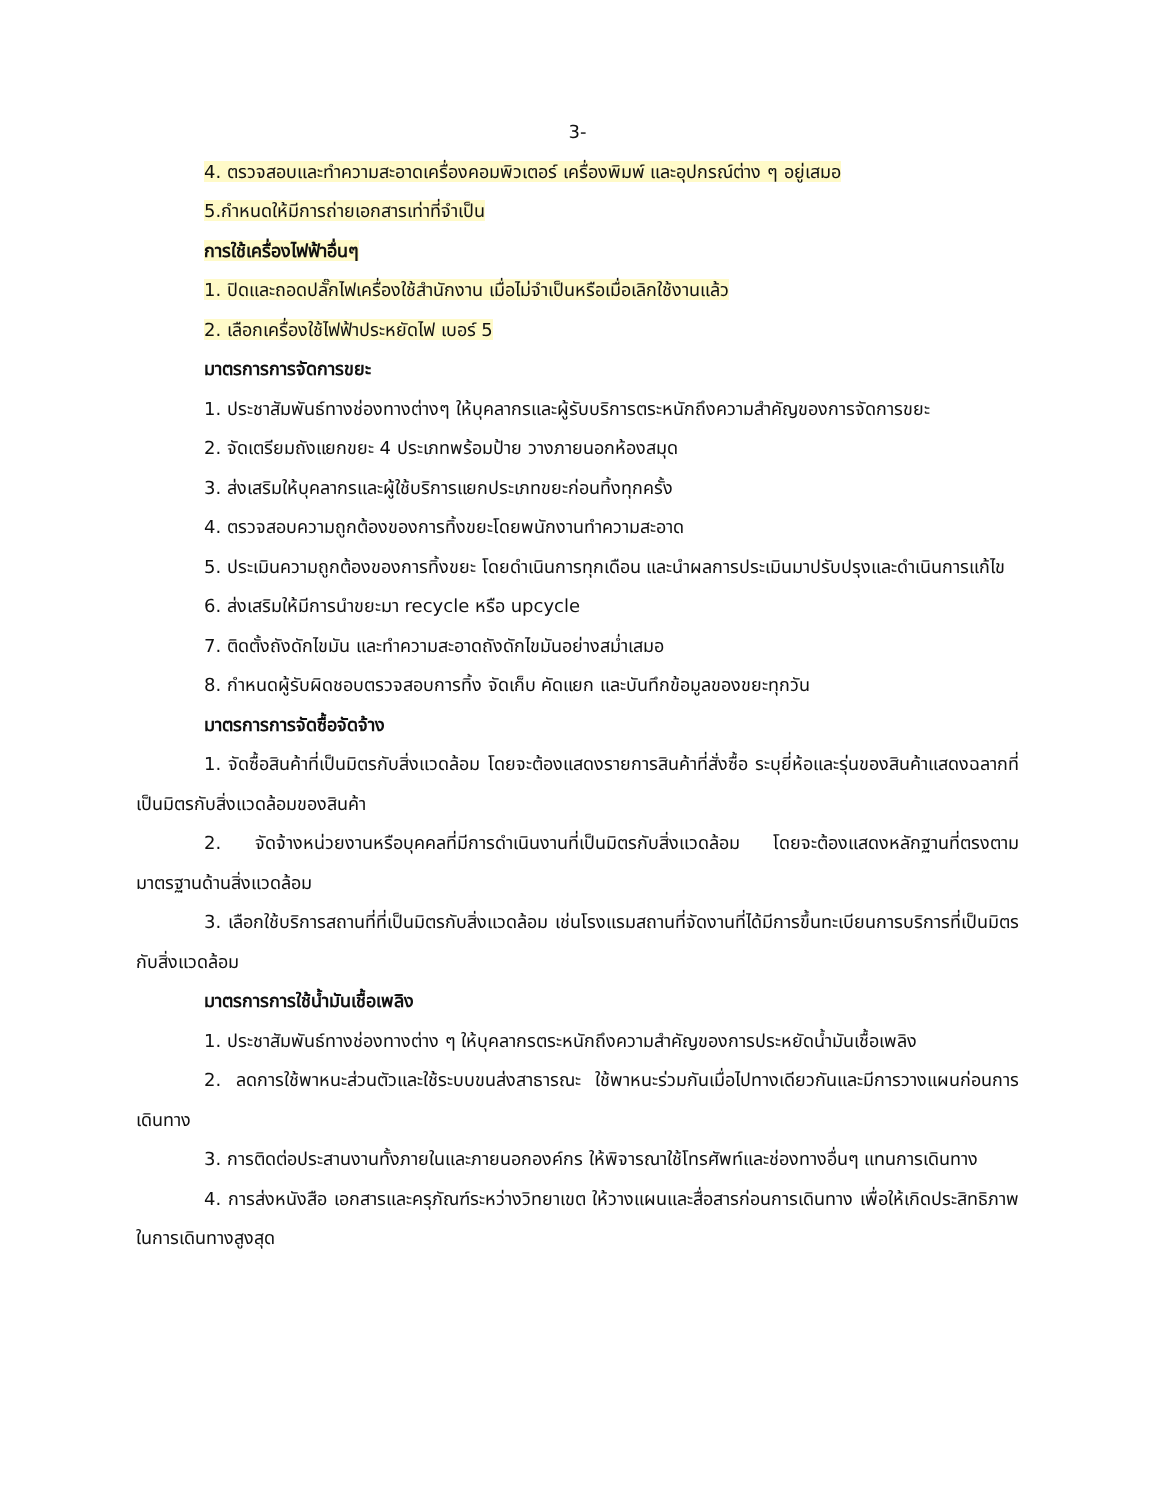3-
4. ตรวจสอบและทำความสะอาดเครื่องคอมพิวเตอร์ เครื่องพิมพ์ และอุปกรณ์ต่าง ๆ อยู่เสมอ
5.กำหนดให้มีการถ่ายเอกสารเท่าที่จำเป็น
การใช้เครื่องไฟฟ้าอื่นๆ
1. ปิดและถอดปลั๊กไฟเครื่องใช้สำนักงาน เมื่อไม่จำเป็นหรือเมื่อเลิกใช้งานแล้ว
2. เลือกเครื่องใช้ไฟฟ้าประหยัดไฟ เบอร์ 5
มาตรการการจัดการขยะ
1. ประชาสัมพันธ์ทางช่องทางต่างๆ ให้บุคลากรและผู้รับบริการตระหนักถึงความสำคัญของการจัดการขยะ
2. จัดเตรียมถังแยกขยะ 4 ประเภทพร้อมป้าย วางภายนอกห้องสมุด
3. ส่งเสริมให้บุคลากรและผู้ใช้บริการแยกประเภทขยะก่อนทิ้งทุกครั้ง
4. ตรวจสอบความถูกต้องของการทิ้งขยะโดยพนักงานทำความสะอาด
5. ประเมินความถูกต้องของการทิ้งขยะ โดยดำเนินการทุกเดือน และนำผลการประเมินมาปรับปรุงและดำเนินการแก้ไข
6. ส่งเสริมให้มีการนำขยะมา recycle หรือ upcycle
7. ติดตั้งถังดักไขมัน และทำความสะอาดถังดักไขมันอย่างสม่ำเสมอ
8. กำหนดผู้รับผิดชอบตรวจสอบการทิ้ง จัดเก็บ คัดแยก และบันทึกข้อมูลของขยะทุกวัน
มาตรการการจัดซื้อจัดจ้าง
1. จัดซื้อสินค้าที่เป็นมิตรกับสิ่งแวดล้อม โดยจะต้องแสดงรายการสินค้าที่สั่งซื้อ ระบุยี่ห้อและรุ่นของสินค้าแสดงฉลากที่เป็นมิตรกับสิ่งแวดล้อมของสินค้า
2. จัดจ้างหน่วยงานหรือบุคคลที่มีการดำเนินงานที่เป็นมิตรกับสิ่งแวดล้อม โดยจะต้องแสดงหลักฐานที่ตรงตามมาตรฐานด้านสิ่งแวดล้อม
3. เลือกใช้บริการสถานที่ที่เป็นมิตรกับสิ่งแวดล้อม เช่นโรงแรมสถานที่จัดงานที่ได้มีการขึ้นทะเบียนการบริการที่เป็นมิตรกับสิ่งแวดล้อม
มาตรการการใช้น้ำมันเชื้อเพลิง
1. ประชาสัมพันธ์ทางช่องทางต่าง ๆ ให้บุคลากรตระหนักถึงความสำคัญของการประหยัดน้ำมันเชื้อเพลิง
2. ลดการใช้พาหนะส่วนตัวและใช้ระบบขนส่งสาธารณะ ใช้พาหนะร่วมกันเมื่อไปทางเดียวกันและมีการวางแผนก่อนการเดินทาง
3. การติดต่อประสานงานทั้งภายในและภายนอกองค์กร ให้พิจารณาใช้โทรศัพท์และช่องทางอื่นๆ แทนการเดินทาง
4. การส่งหนังสือ เอกสารและครุภัณฑ์ระหว่างวิทยาเขต ให้วางแผนและสื่อสารก่อนการเดินทาง เพื่อให้เกิดประสิทธิภาพในการเดินทางสูงสุด